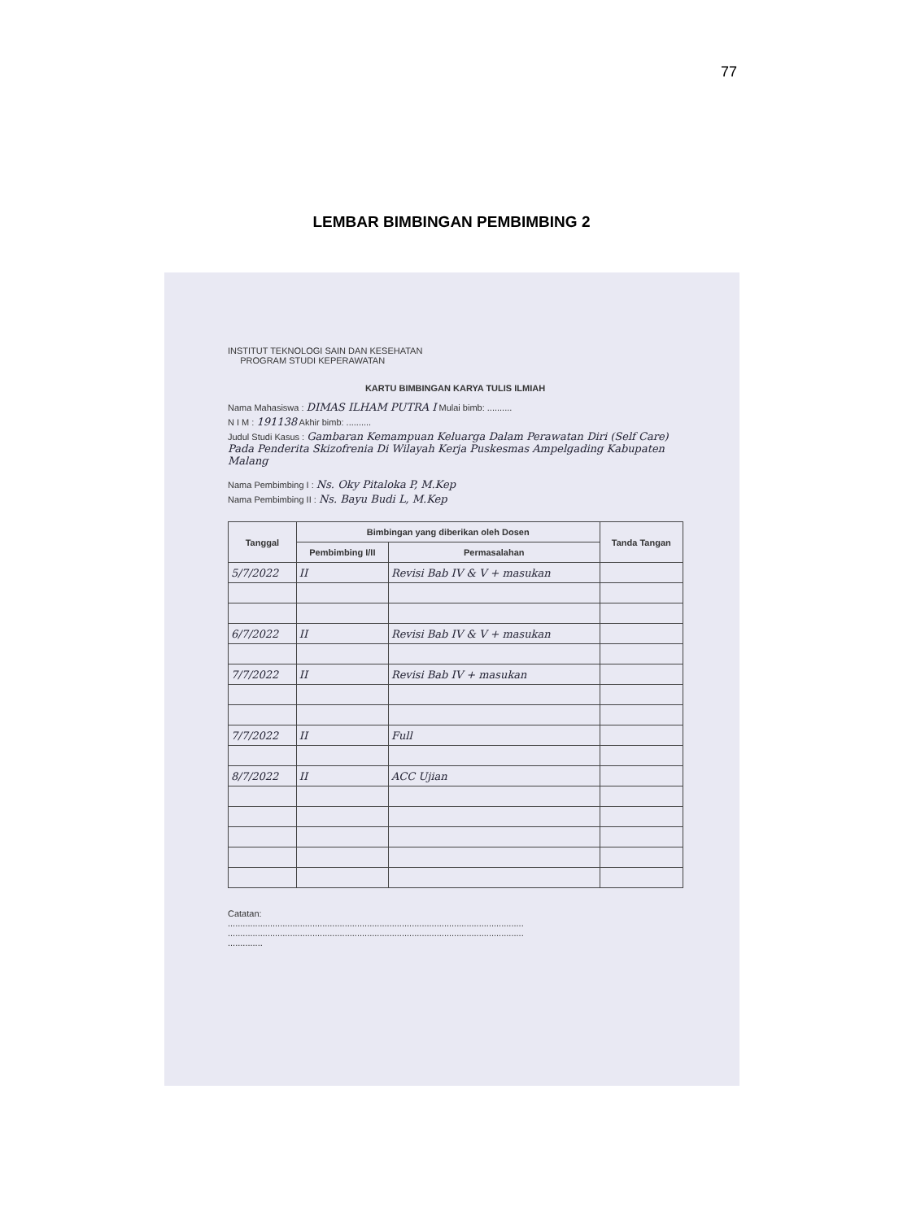77
LEMBAR BIMBINGAN PEMBIMBING 2
INSTITUT TEKNOLOGI SAIN DAN KESEHATAN
PROGRAM STUDI KEPERAWATAN
KARTU BIMBINGAN KARYA TULIS ILMIAH
Nama Mahasiswa : DIMAS ILHAM PUTRA I Mulai bimb: ..........
N I M : 191138 Akhir bimb: ..........
Judul Studi Kasus : Gambaran Kemampuan Keluarga Dalam Perawatan Diri (Self Care) Pada Penderita Skizofrenia Di Wilayah Kerja Puskesmas Ampelgading Kabupaten Malang
Nama Pembimbing I : Ns. Oky Pitaloka P, M.Kep
Nama Pembimbing II : Ns. Bayu Budi L, M.Kep
| Tanggal | Bimbingan yang diberikan oleh Dosen | | Tanda Tangan |
| --- | --- | --- | --- |
| | Pembimbing I/II | Permasalahan | |
| 5/7/2022 | II | Revisi Bab IV & V + masukan | |
| 6/7/2022 | II | Revisi Bab IV & V + masukan | |
| 7/7/2022 | II | Revisi Bab IV + masukan | |
| 7/7/2022 | II | Full | |
| 8/7/2022 | II | ACC Ujian | |
Catatan:
.......................................................................................................................
.......................................................................................................................
..............